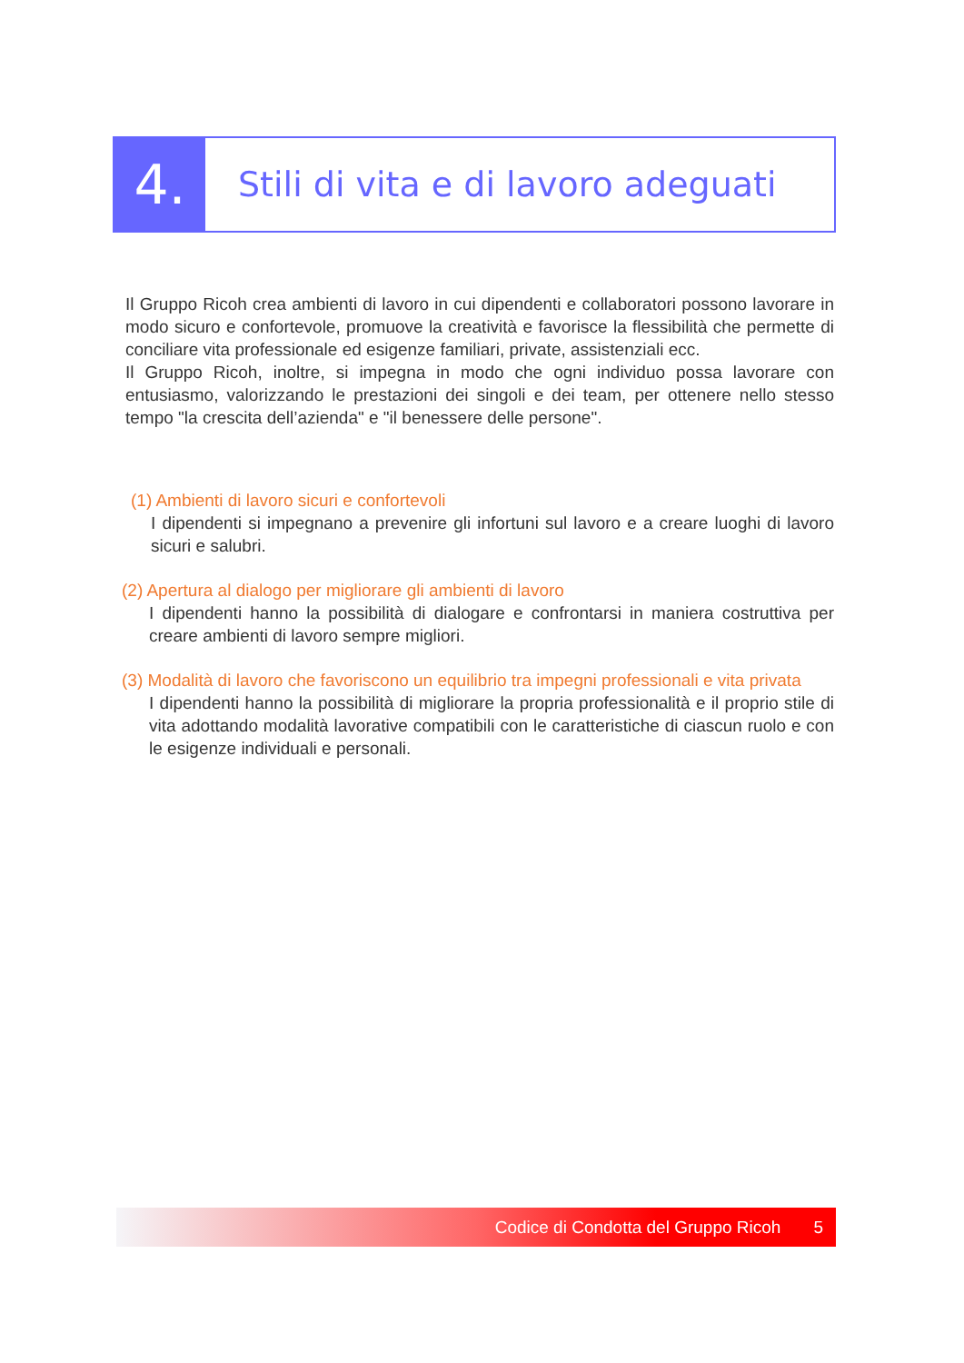4.
Stili di vita e di lavoro adeguati
Il Gruppo Ricoh crea ambienti di lavoro in cui dipendenti e collaboratori possono lavorare in modo sicuro e confortevole, promuove la creatività e favorisce la flessibilità che permette di conciliare vita professionale ed esigenze familiari, private, assistenziali ecc.
Il Gruppo Ricoh, inoltre, si impegna in modo che ogni individuo possa lavorare con entusiasmo, valorizzando le prestazioni dei singoli e dei team, per ottenere nello stesso tempo "la crescita dell’azienda" e "il benessere delle persone".
(1) Ambienti di lavoro sicuri e confortevoli
I dipendenti si impegnano a prevenire gli infortuni sul lavoro e a creare luoghi di lavoro sicuri e salubri.
(2) Apertura al dialogo per migliorare gli ambienti di lavoro
I dipendenti hanno la possibilità di dialogare e confrontarsi in maniera costruttiva per creare ambienti di lavoro sempre migliori.
(3) Modalità di lavoro che favoriscono un equilibrio tra impegni professionali e vita privata
I dipendenti hanno la possibilità di migliorare la propria professionalità e il proprio stile di vita adottando modalità lavorative compatibili con le caratteristiche di ciascun ruolo e con le esigenze individuali e personali.
Codice di Condotta del Gruppo Ricoh 5